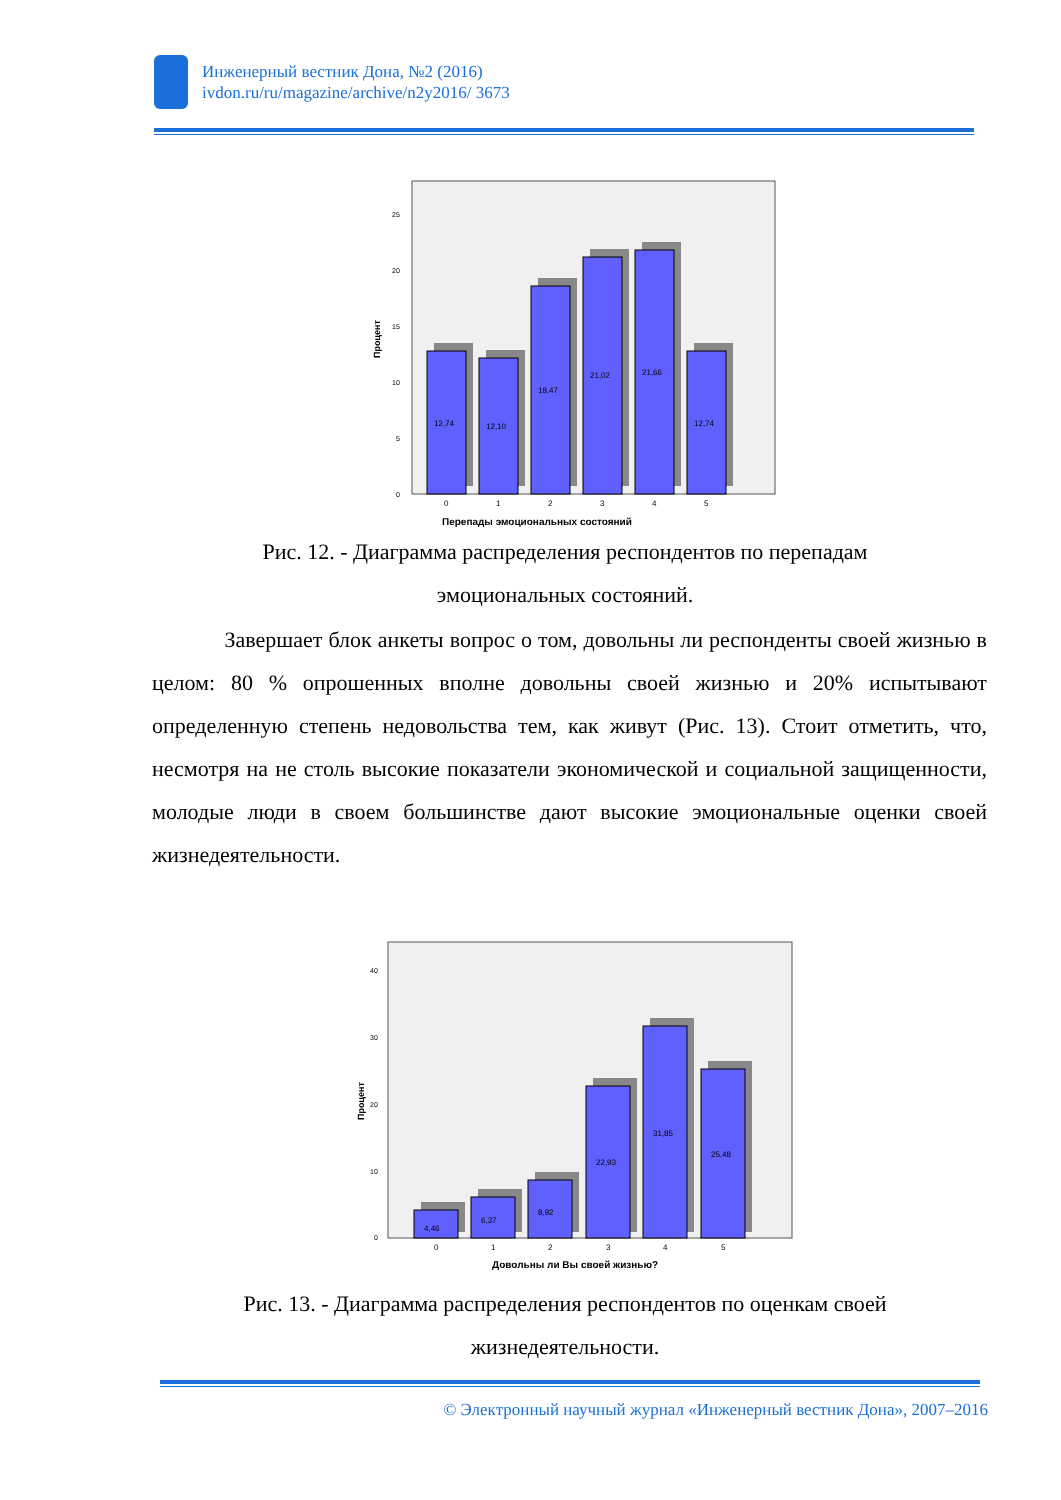Инженерный вестник Дона, №2 (2016)
ivdon.ru/ru/magazine/archive/n2y2016/ 3673
Процент
0
5
10
15
20
25
12,74
12,10
18,47
21,02
21,66
12,74
0
1
2
3
4
5
Перепады эмоциональных состояний
Рис. 12. - Диаграмма распределения респондентов по перепадам
эмоциональных состояний.
Завершает блок анкеты вопрос о том, довольны ли респонденты своей жизнью в целом: 80 % опрошенных вполне довольны своей жизнью и 20% испытывают определенную степень недовольства тем, как живут (Рис. 13). Стоит отметить, что, несмотря на не столь высокие показатели экономической и социальной защищенности, молодые люди в своем большинстве дают высокие эмоциональные оценки своей жизнедеятельности.
Процент
0
10
20
30
40
4,46
6,37
8,92
22,93
31,85
25,48
0
1
2
3
4
5
Довольны ли Вы своей жизнью?
Рис. 13. - Диаграмма распределения респондентов по оценкам своей
жизнедеятельности.
© Электронный научный журнал «Инженерный вестник Дона», 2007–2016